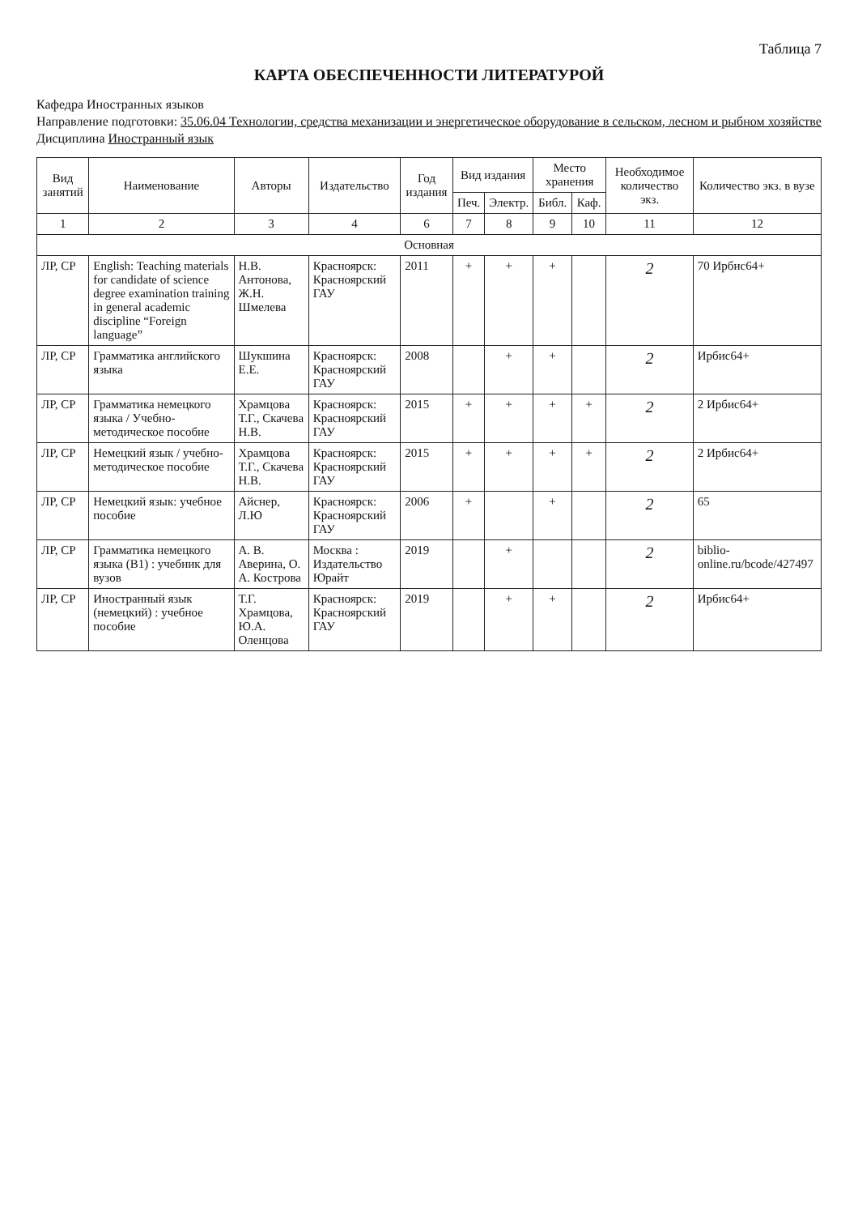Таблица 7
КАРТА ОБЕСПЕЧЕННОСТИ ЛИТЕРАТУРОЙ
Кафедра Иностранных языков
Направление подготовки: 35.06.04 Технологии, средства механизации и энергетическое оборудование в сельском, лесном и рыбном хозяйстве
Дисциплина Иностранный язык
| Вид занятий | Наименование | Авторы | Издательство | Год издания | Вид издания | | Место хранения | | Необходимое количество экз. | Количество экз. в вузе |
| --- | --- | --- | --- | --- | --- | --- | --- | --- | --- | --- |
| | | | | | Печ. | Электр. | Библ. | Каф. | | |
| 1 | 2 | 3 | 4 | 6 | 7 | 8 | 9 | 10 | 11 | 12 |
| Основная | | | | | | | | | | |
| ЛР, СР | English: Teaching materials for candidate of science degree examination training in general academic discipline “Foreign language” | Н.В. Антонова, Ж.Н. Шмелева | Красноярск: Красноярский ГАУ | 2011 | + | + | + | | 2 | 70 Ирбис64+ |
| ЛР, СР | Грамматика английского языка | Шукшина Е.Е. | Красноярск: Красноярский ГАУ | 2008 | | + | + | | 2 | Ирбис64+ |
| ЛР, СР | Грамматика немецкого языка / Учебно-методическое пособие | Храмцова Т.Г., Скачева Н.В. | Красноярск: Красноярский ГАУ | 2015 | + | + | + | + | 2 | 2 Ирбис64+ |
| ЛР, СР | Немецкий язык / учебно-методическое пособие | Храмцова Т.Г., Скачева Н.В. | Красноярск: Красноярский ГАУ | 2015 | + | + | + | + | 2 | 2 Ирбис64+ |
| ЛР, СР | Немецкий язык: учебное пособие | Айснер, Л.Ю | Красноярск: Красноярский ГАУ | 2006 | + | | + | | 2 | 65 |
| ЛР, СР | Грамматика немецкого языка (B1) : учебник для вузов | А. В. Аверина, О. А. Кострова | Москва : Издательство Юрайт | 2019 | | + | | | 2 | biblio-online.ru/bcode/427497 |
| ЛР, СР | Иностранный язык (немецкий) : учебное пособие | Т.Г. Храмцова, Ю.А. Оленцова | Красноярск: Красноярский ГАУ | 2019 | | + | + | | 2 | Ирбис64+ |